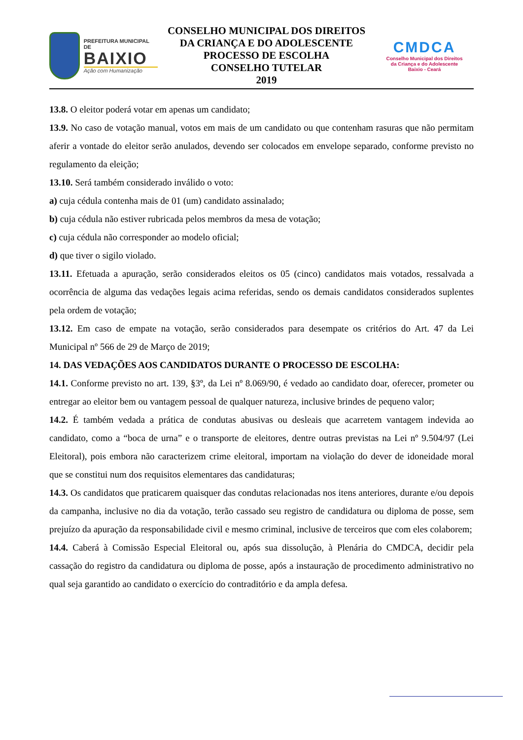PREFEITURA MUNICIPAL DE
BAIXIO
Ação com Humanização
CONSELHO MUNICIPAL DOS DIREITOS
DA CRIANÇA E DO ADOLESCENTE
PROCESSO DE ESCOLHA
CONSELHO TUTELAR
2019
CMDCA
Conselho Municipal dos Direitos
da Criança e do Adolescente
Baixio - Ceará
13.8. O eleitor poderá votar em apenas um candidato;
13.9. No caso de votação manual, votos em mais de um candidato ou que contenham rasuras que não permitam aferir a vontade do eleitor serão anulados, devendo ser colocados em envelope separado, conforme previsto no regulamento da eleição;
13.10. Será também considerado inválido o voto:
a) cuja cédula contenha mais de 01 (um) candidato assinalado;
b) cuja cédula não estiver rubricada pelos membros da mesa de votação;
c) cuja cédula não corresponder ao modelo oficial;
d) que tiver o sigilo violado.
13.11. Efetuada a apuração, serão considerados eleitos os 05 (cinco) candidatos mais votados, ressalvada a ocorrência de alguma das vedações legais acima referidas, sendo os demais candidatos considerados suplentes pela ordem de votação;
13.12. Em caso de empate na votação, serão considerados para desempate os critérios do Art. 47 da Lei Municipal nº 566 de 29 de Março de 2019;
14. DAS VEDAÇÕES AOS CANDIDATOS DURANTE O PROCESSO DE ESCOLHA:
14.1. Conforme previsto no art. 139, §3º, da Lei nº 8.069/90, é vedado ao candidato doar, oferecer, prometer ou entregar ao eleitor bem ou vantagem pessoal de qualquer natureza, inclusive brindes de pequeno valor;
14.2. É também vedada a prática de condutas abusivas ou desleais que acarretem vantagem indevida ao candidato, como a “boca de urna” e o transporte de eleitores, dentre outras previstas na Lei nº 9.504/97 (Lei Eleitoral), pois embora não caracterizem crime eleitoral, importam na violação do dever de idoneidade moral que se constitui num dos requisitos elementares das candidaturas;
14.3. Os candidatos que praticarem quaisquer das condutas relacionadas nos itens anteriores, durante e/ou depois da campanha, inclusive no dia da votação, terão cassado seu registro de candidatura ou diploma de posse, sem prejuízo da apuração da responsabilidade civil e mesmo criminal, inclusive de terceiros que com eles colaborem;
14.4. Caberá à Comissão Especial Eleitoral ou, após sua dissolução, à Plenária do CMDCA, decidir pela cassação do registro da candidatura ou diploma de posse, após a instauração de procedimento administrativo no qual seja garantido ao candidato o exercício do contraditório e da ampla defesa.